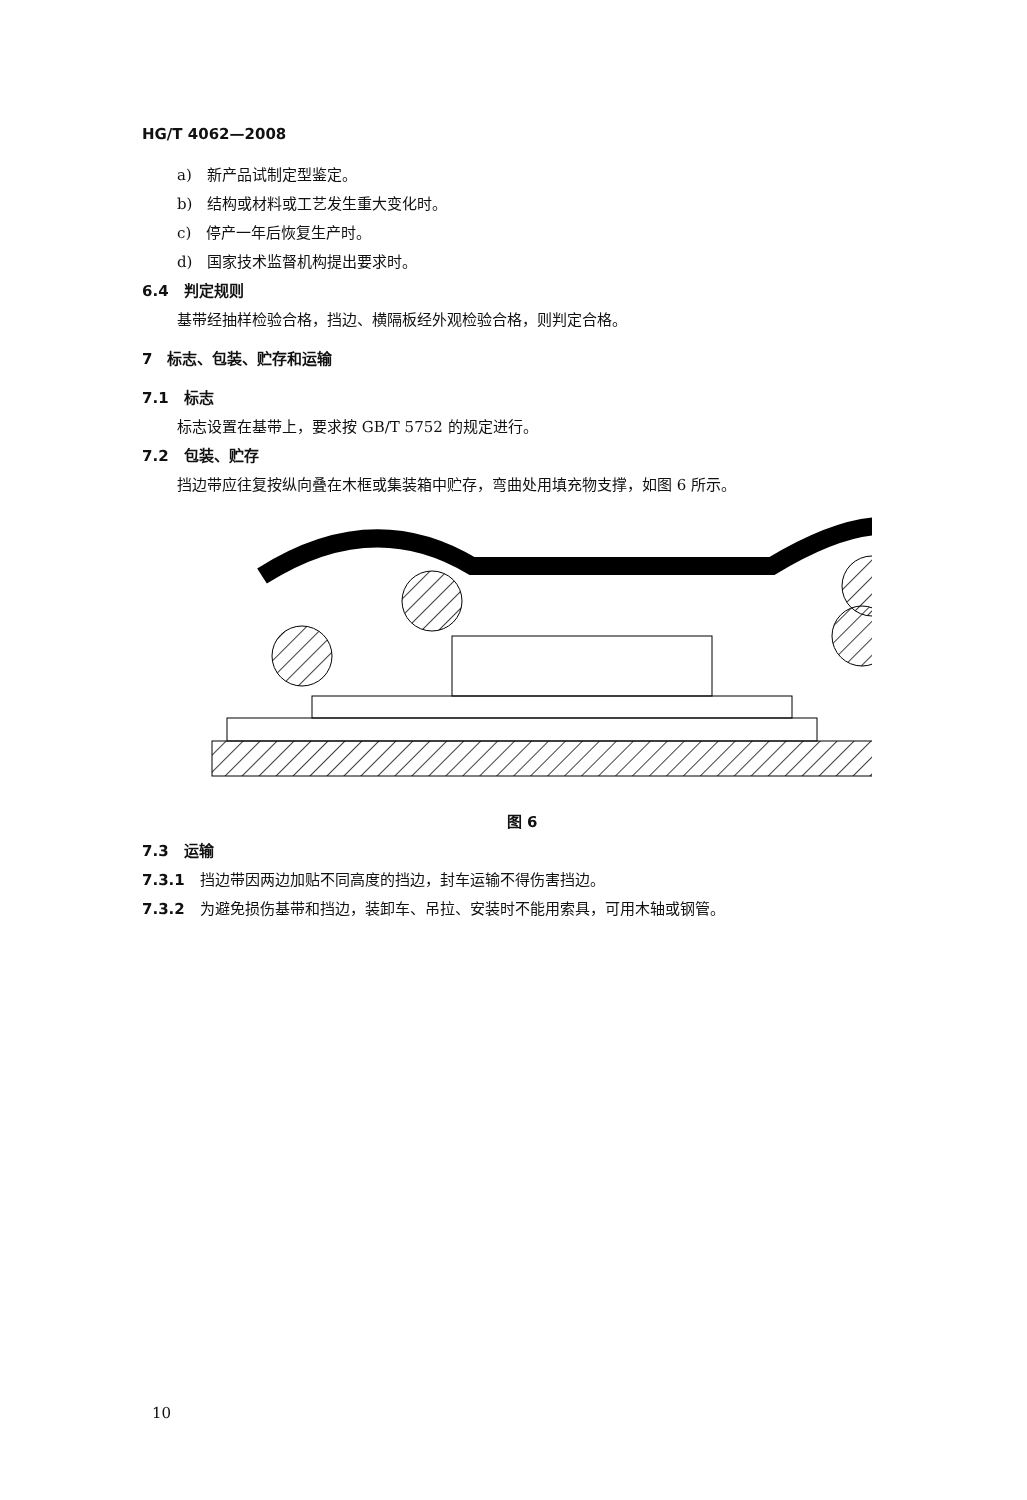HG/T 4062—2008
a)　新产品试制定型鉴定。
b)　结构或材料或工艺发生重大变化时。
c)　停产一年后恢复生产时。
d)　国家技术监督机构提出要求时。
6.4　判定规则
基带经抽样检验合格，挡边、横隔板经外观检验合格，则判定合格。
7　标志、包装、贮存和运输
7.1　标志
标志设置在基带上，要求按 GB/T 5752 的规定进行。
7.2　包装、贮存
挡边带应往复按纵向叠在木框或集装箱中贮存，弯曲处用填充物支撑，如图 6 所示。
图 6
7.3　运输
7.3.1　挡边带因两边加贴不同高度的挡边，封车运输不得伤害挡边。
7.3.2　为避免损伤基带和挡边，装卸车、吊拉、安装时不能用索具，可用木轴或钢管。
10